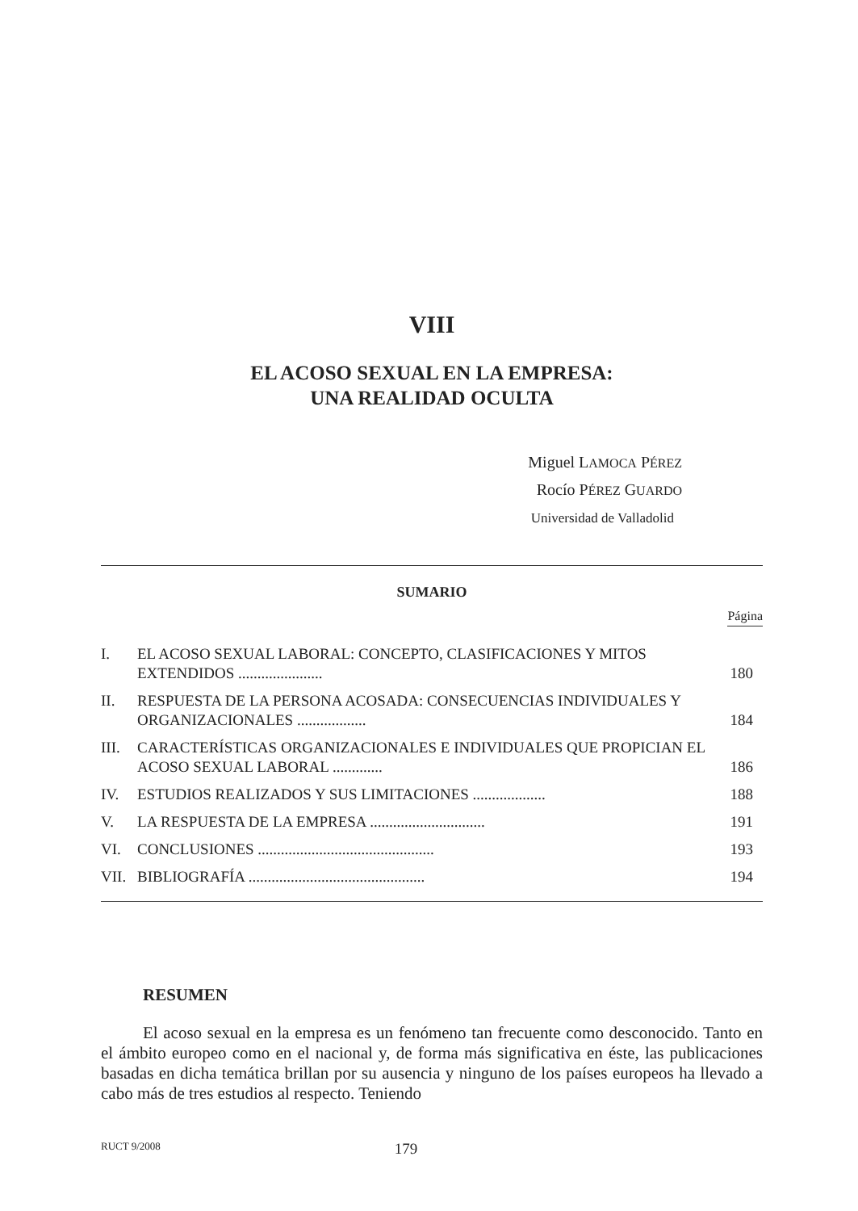VIII
EL ACOSO SEXUAL EN LA EMPRESA:
UNA REALIDAD OCULTA
Miguel LAMOCA PÉREZ
Rocío PÉREZ GUARDO
Universidad de Valladolid
SUMARIO
Página
I. EL ACOSO SEXUAL LABORAL: CONCEPTO, CLASIFICACIONES Y MITOS EXTENDIDOS ...................... 180
II. RESPUESTA DE LA PERSONA ACOSADA: CONSECUENCIAS INDIVIDUALES Y ORGANIZACIONALES .................. 184
III. CARACTERÍSTICAS ORGANIZACIONALES E INDIVIDUALES QUE PROPICIAN EL ACOSO SEXUAL LABORAL ............. 186
IV. ESTUDIOS REALIZADOS Y SUS LIMITACIONES ................... 188
V. LA RESPUESTA DE LA EMPRESA .............................. 191
VI. CONCLUSIONES .............................................. 193
VII. BIBLIOGRAFÍA .............................................. 194
RESUMEN
El acoso sexual en la empresa es un fenómeno tan frecuente como desconocido. Tanto en el ámbito europeo como en el nacional y, de forma más significativa en éste, las publicaciones basadas en dicha temática brillan por su ausencia y ninguno de los países europeos ha llevado a cabo más de tres estudios al respecto. Teniendo
RUCT 9/2008 179